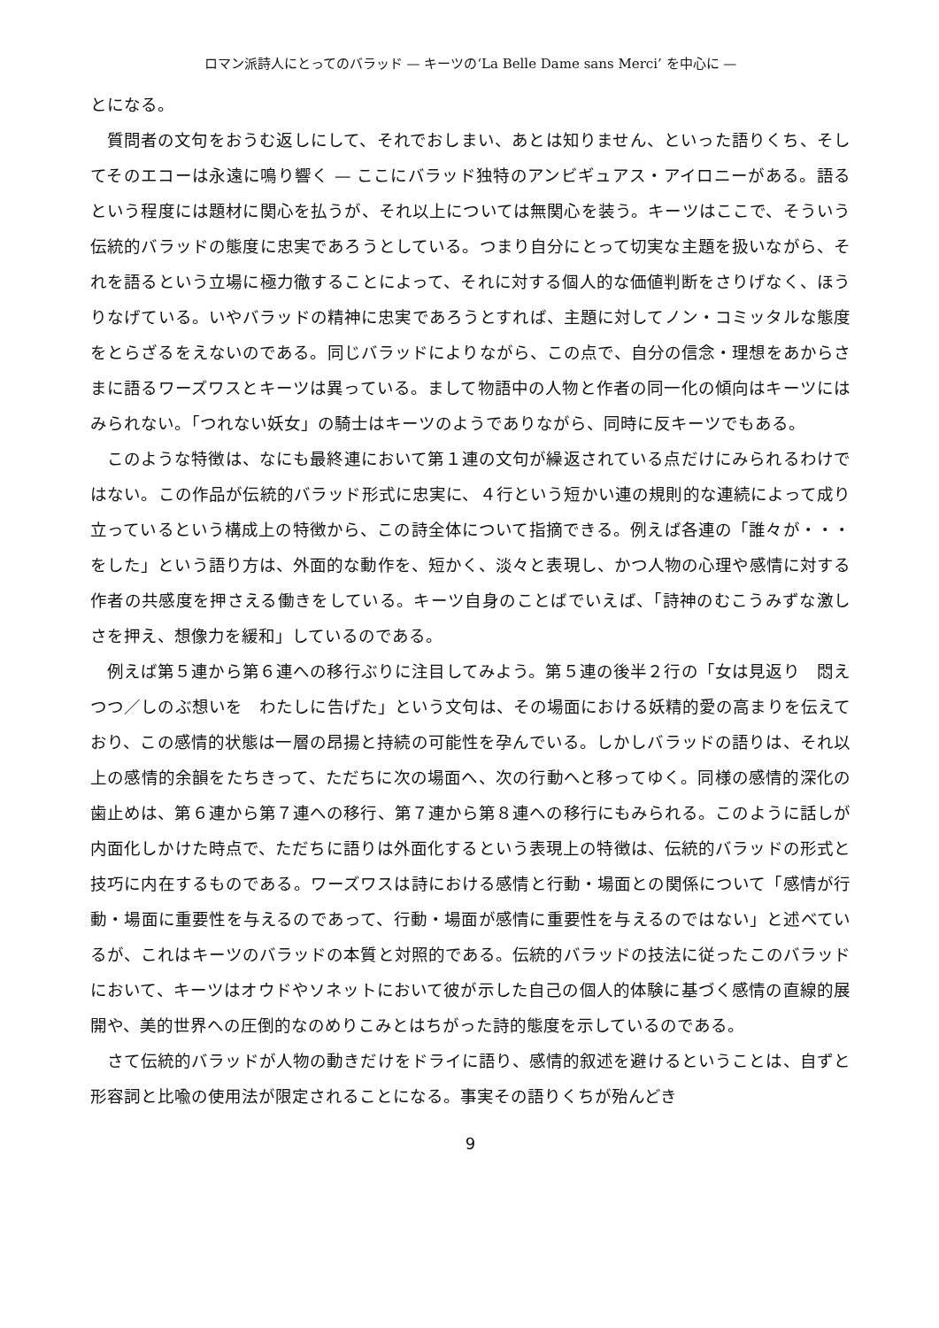ロマン派詩人にとってのバラッド — キーツの‘La Belle Dame sans Merci’ を中心に —
とになる。
質問者の文句をおうむ返しにして、それでおしまい、あとは知りません、といった語りくち、そしてそのエコーは永遠に鳴り響く — ここにバラッド独特のアンビギュアス・アイロニーがある。語るという程度には題材に関心を払うが、それ以上については無関心を装う。キーツはここで、そういう伝統的バラッドの態度に忠実であろうとしている。つまり自分にとって切実な主題を扱いながら、それを語るという立場に極力徹することによって、それに対する個人的な価値判断をさりげなく、ほうりなげている。いやバラッドの精神に忠実であろうとすれば、主題に対してノン・コミッタルな態度をとらざるをえないのである。同じバラッドによりながら、この点で、自分の信念・理想をあからさまに語るワーズワスとキーツは異っている。まして物語中の人物と作者の同一化の傾向はキーツにはみられない。「つれない妖女」の騎士はキーツのようでありながら、同時に反キーツでもある。
このような特徴は、なにも最終連において第１連の文句が繰返されている点だけにみられるわけではない。この作品が伝統的バラッド形式に忠実に、４行という短かい連の規則的な連続によって成り立っているという構成上の特徴から、この詩全体について指摘できる。例えば各連の「誰々が・・・をした」という語り方は、外面的な動作を、短かく、淡々と表現し、かつ人物の心理や感情に対する作者の共感度を押さえる働きをしている。キーツ自身のことばでいえば、「詩神のむこうみずな激しさを押え、想像力を緩和」しているのである。
例えば第５連から第６連への移行ぶりに注目してみよう。第５連の後半２行の「女は見返り　悶えつつ／しのぶ想いを　わたしに告げた」という文句は、その場面における妖精的愛の高まりを伝えており、この感情的状態は一層の昂揚と持続の可能性を孕んでいる。しかしバラッドの語りは、それ以上の感情的余韻をたちきって、ただちに次の場面へ、次の行動へと移ってゆく。同様の感情的深化の歯止めは、第６連から第７連への移行、第７連から第８連への移行にもみられる。このように話しが内面化しかけた時点で、ただちに語りは外面化するという表現上の特徴は、伝統的バラッドの形式と技巧に内在するものである。ワーズワスは詩における感情と行動・場面との関係について「感情が行動・場面に重要性を与えるのであって、行動・場面が感情に重要性を与えるのではない」と述べているが、これはキーツのバラッドの本質と対照的である。伝統的バラッドの技法に従ったこのバラッドにおいて、キーツはオウドやソネットにおいて彼が示した自己の個人的体験に基づく感情の直線的展開や、美的世界への圧倒的なのめりこみとはちがった詩的態度を示しているのである。
さて伝統的バラッドが人物の動きだけをドライに語り、感情的叙述を避けるということは、自ずと形容詞と比喩の使用法が限定されることになる。事実その語りくちが殆んどき
9